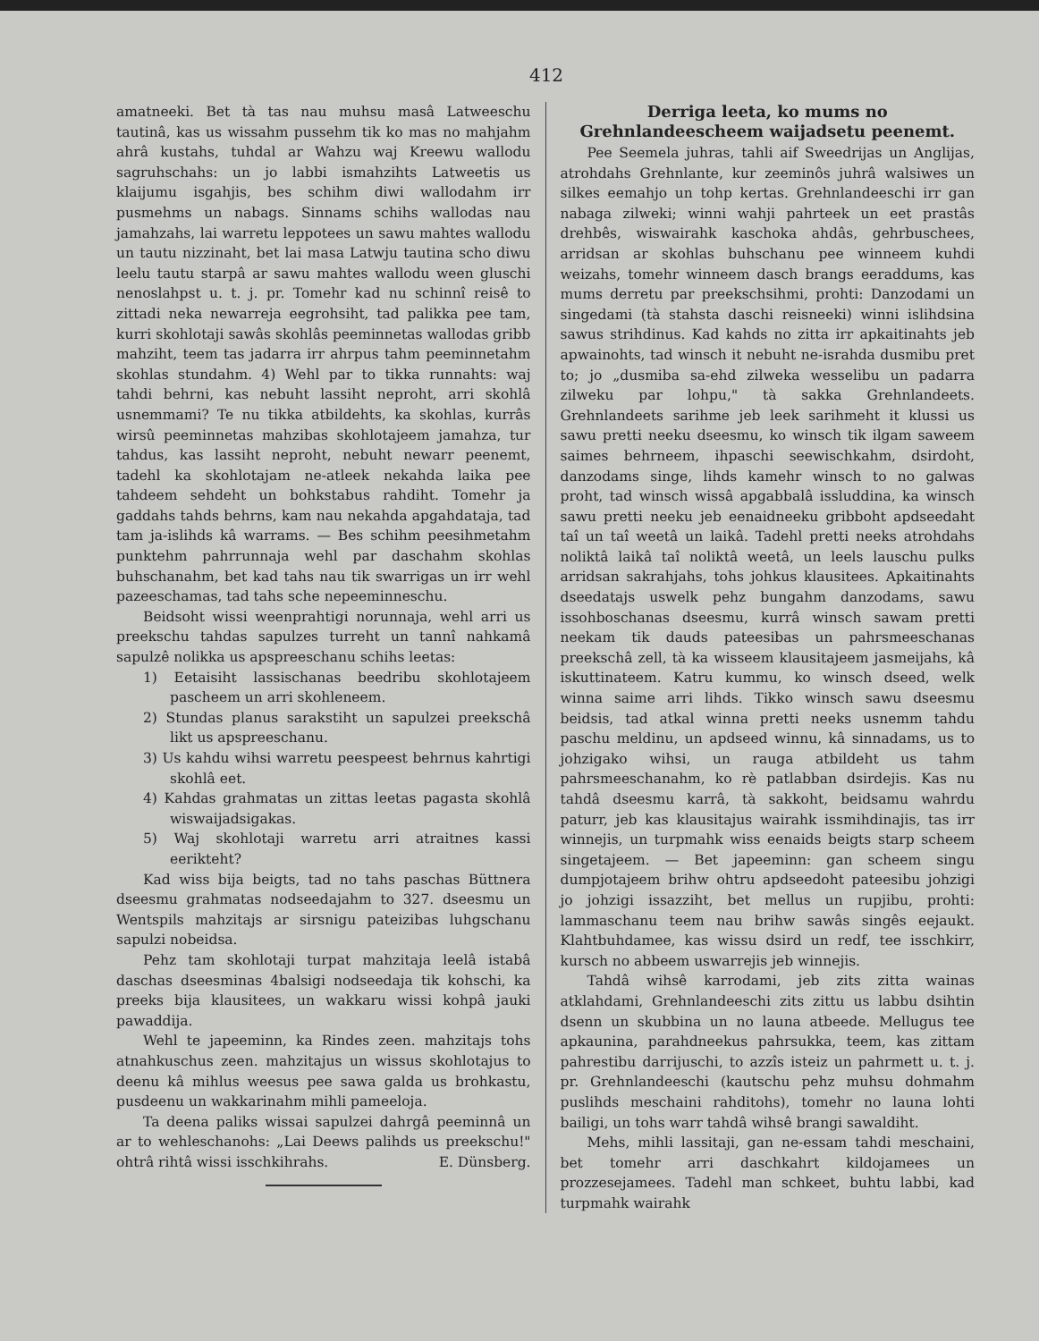412
amatneeki. Bet tà tas nau muhsu masâ Latweeschu tautinâ, kas us wissahm pussehm tik ko mas no mahjahm ahrâ kustahs, tuhdal ar Wahzu waj Kreewu wallodu sagruhschahs: un jo labbi ismahzihts Latweetis us klaijumu isgahjis, bes schihm diwi wallodahm irr pusmehms un nabags. Sinnams schihs wallodas nau jamahzahs, lai warretu leppotees un sawu mahtes wallodu un tautu nizzinaht, bet lai masa Latwju tautina scho diwu leelu tautu starpâ ar sawu mahtes wallodu ween gluschi nenoslahpst u. t. j. pr. Tomehr kad nu schinnî reisê to zittadi neka newarreja eegrohsiht, tad palikka pee tam, kurri skohlotaji sawâs skohlâs peeminnetas wallodas gribb mahziht, teem tas jadarra irr ahrpus tahm peeminnetahm skohlas stundahm. 4) Wehl par to tikka runnahts: waj tahdi behrni, kas nebuht lassiht neproht, arri skohlâ usnemmami? Te nu tikka atbildehts, ka skohlas, kurrâs wirsû peeminnetas mahzibas skohlotajeem jamahza, tur tahdus, kas lassiht neproht, nebuht newarr peenemt, tadehl ka skohlotajam ne-atleek nekahda laika pee tahdeem sehdeht un bohkstabus rahdiht. Tomehr ja gaddahs tahds behrns, kam nau nekahda apgahdataja, tad tam ja-islihds kâ warrams. — Bes schihm peesihmetahm punktehm pahrrunnaja wehl par daschahm skohlas buhschanahm, bet kad tahs nau tik swarrigas un irr wehl pazeeschamas, tad tahs sche nepeeminneschu.
Beidsoht wissi weenprahtigi norunnaja, wehl arri us preekschu tahdas sapulzes turreht un tannî nahkamâ sapulzê nolikka us apspreeschanu schihs leetas:
1) Eetaisiht lassischanas beedribu skohlotajeem paschеem un arri skohleneem.
2) Stundas planus sarakstiht un sapulzei preekschâ likt us apspreeschanu.
3) Us kahdu wihsi warretu peespeest behrnus kahrtigi skohlâ eet.
4) Kahdas grahmatas un zittas leetas pagasta skohlâ wiswaijadsigakas.
5) Waj skohlotaji warretu arri atraitnes kassi eerikteht?
Kad wiss bija beigts, tad no tahs paschas Büttnera dseesmu grahmatas nodseedajahm to 327. dseesmu un Wentspils mahzitajs ar sirsnigu pateizibas luhgschanu sapulzi nobeidsa.
Pehz tam skohlotaji turpat mahzitaja leelâ istabâ daschas dseesminas 4balsigi nodseedaja tik kohschi, ka preeks bija klausitees, un wakkaru wissi kohpâ jauki pawaddija.
Wehl te japeeminn, ka Rindes zeen. mahzitajs tohs atnahkuschus zeen. mahzitajus un wissus skohlotajus to deenu kâ mihlus weesus pee sawa galda us brohkastu, pusdeenu un wakkarinahm mihli pameeloja.
Ta deena paliks wissai sapulzei dahrgâ peeminnâ un ar to wehleschanohs: „Lai Deews palihds us preekschu!" ohtrâ rihtâ wissi isschkihrahs. E. Dünsberg.
Derriga leeta, ko mums no Grehnlandeescheem waijadsetu peenemt.
Pee Seemela juhras, tahli aif Sweedrijas un Anglijas, atrohdahs Grehnlante, kur zeeminôs juhrâ walsiwes un silkes eemahjo un tohp kertas. Grehnlandeeschi irr gan nabaga zilweki; winni wahji pahrteek un eet prastâs drehbês, wiswairahk kaschoka ahdâs, gehrbuschees, arridsan ar skohlas buhschanu pee winneem kuhdi weizahs, tomehr winneem dasch brangs eeraddums, kas mums derretu par preekschsihmi, prohti: Danzodami un singedami (tà stahsta daschi reisneeki) winni islihdsina sawus strihdinus. Kad kahds no zitta irr apkaitinahts jeb apwainohts, tad winsch it nebuht ne-israhda dusmibu pret to; jo „dusmiba sa-ehd zilweka wesselibu un padarra zilweku par lohpu," tà sakka Grehnlandeets. Grehnlandeets sarihme jeb leek sarihmeht it klussi us sawu pretti neeku dseesmu, ko winsch tik ilgam saweem saimes behrneem, ihpaschi seewischkahm, dsirdoht, danzodams singe, lihds kamehr winsch to no galwas proht, tad winsch wissâ apgabbalâ issluddina, ka winsch sawu pretti neeku jeb eenaidneeku gribboht apdseedaht taî un taî weetâ un laikâ. Tadehl pretti neeks atrohdahs noliktâ laikâ taî noliktâ weetâ, un leels lauschu pulks arridsan sakrahjahs, tohs johkus klausitees. Apkaitinahts dseedatajs uswelk pehz bungahm danzodams, sawu issohboschanas dseesmu, kurrâ winsch sawam pretti neekam tik dauds pateesibas un pahrsmeeschanas preekschâ zell, tà ka wisseem klausitajeem jasmeijahs, kâ iskuttinateem. Katru kummu, ko winsch dseed, welk winna saime arri lihds. Tikko winsch sawu dseesmu beidsis, tad atkal winna pretti neeks usnemm tahdu paschu meldinu, un apdseed winnu, kâ sinnadams, us to johzigako wihsi, un rauga atbildeht us tahm pahrsmeeschanahm, ko rè patlabban dsirdejis. Kas nu tahdâ dseesmu karrâ, tà sakkoht, beidsamu wahrdu paturr, jeb kas klausitajus wairahk issmihdinajis, tas irr winnejis, un turpmahk wiss eenaids beigts starp scheem singetajeem. — Bet japeeminn: gan scheem singu dumpjotajeem brihw ohtru apdseedoht pateesibu johzigi jo johzigi issazziht, bet mellus un rupjibu, prohti: lammaschanu teem nau brihw sawâs singês eejaukt. Klahtbuhdamee, kas wissu dsird un redf, tee isschkirr, kursch no abbeem uswarrejis jeb winnejis.
Tahdâ wihsê karrodami, jeb zits zitta wainas atklahdami, Grehnlandeeschi zits zittu us labbu dsihtin dsenn un skubbina un no launa atbeede. Mellugus tee apkaunina, parahdneekus pahrsukka, teem, kas zittam pahrestibu darrijuschi, to azzîs isteiz un pahrmett u. t. j. pr. Grehnlandeeschi (kautschu pehz muhsu dohmahm puslihds meschaini rahditohs), tomehr no launa lohti bailigi, un tohs warr tahdâ wihsê brangi sawaldiht.
Mehs, mihli lassitaji, gan ne-essam tahdi meschaini, bet tomehr arri daschkahrt kildojamees un prozzesejamees. Tadehl man schkeet, buhtu labbi, kad turpmahk wairahk